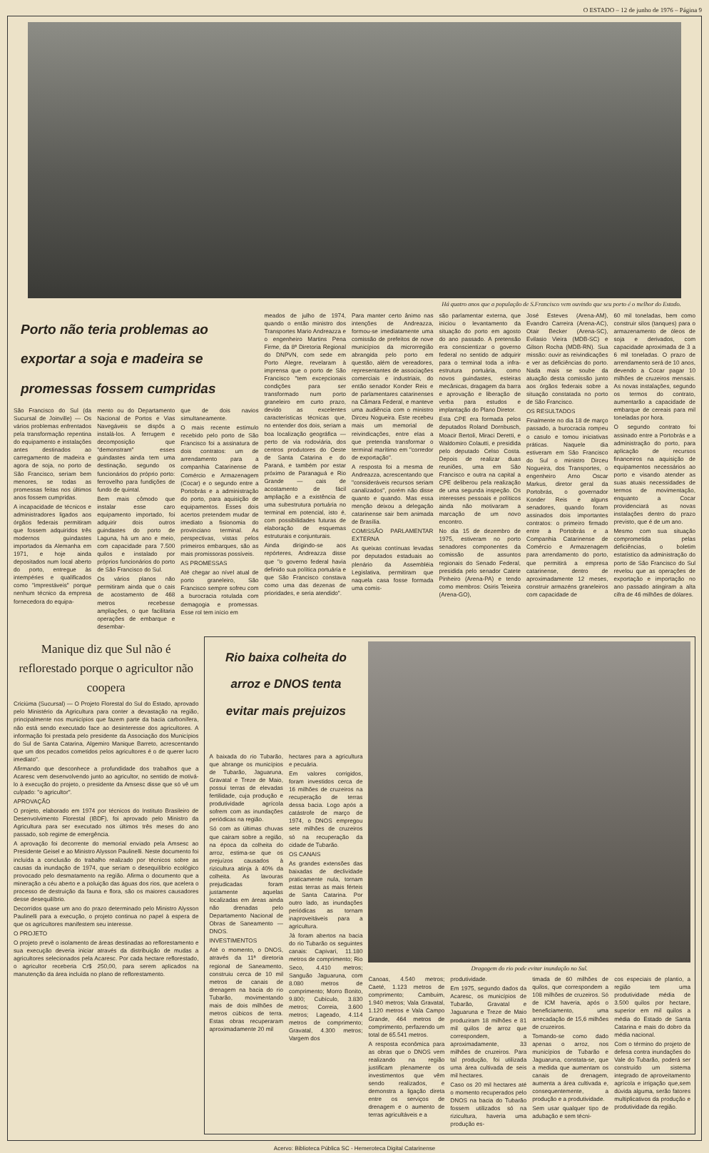O ESTADO – 12 de junho de 1976 – Página 9
Há quatro anos que a população de S.Francisco vem ouvindo que seu porto é o melhor do Estado.
Porto não teria problemas ao exportar a soja e madeira se promessas fossem cumpridas
São Francisco do Sul (da Sucursal de Joinville) — Os vários problemas enfrentados pela transformação repentina do equipamento e instalações antes destinados ao carregamento de madeira e agora de soja, no porto de São Francisco, seriam bem menores, se todas as promessas feitas nos últimos anos fossem cumpridas.
A incapacidade de técnicos e administradores ligados aos órgãos federais permitiram que fossem adquiridos três modernos guindastes importados da Alemanha em 1971, e hoje ainda depositados num local aberto do porto, entregue às intempéries e qualificados como "imprestáveis" porque nenhum técnico da empresa fornecedora do equipa-
mento ou do Departamento Nacional de Portos e Vias Navegáveis se dispôs a instalá-los. A ferrugem e decomposição que "demonstram" esses guindastes ainda tem uma destinação, segundo os funcionários do próprio porto: ferrovelho para fundições de fundo de quintal.
Bem mais cômodo que instalar esse caro equipamento importado, foi adquirir dois outros guindastes do porto de Laguna, há um ano e meio, com capacidade para 7.500 quilos e instalado por próprios funcionários do porto de São Francisco do Sul.
Os vários planos não permitiram ainda que o cais de acostamento de 468 metros recebesse ampliações, o que facilitaria operações de embarque e desembar-
que de dois navios simultaneamente.
O mais recente estímulo recebido pelo porto de São Francisco foi a assinatura de dois contratos: um de arrendamento para a companhia Catarinense de Comércio e Armazenagem (Cocar) e o segundo entre a Portobrás e a administração do porto, para aquisição de equipamentos. Esses dois acertos pretendem mudar de imediato a fisionomia do provinciano terminal. As perspectivas, vistas pelos primeiros embarques, são as mais promissoras possíveis.
AS PROMESSAS
Até chegar ao nível atual de porto graneleiro, São Francisco sempre sofreu com a burocracia rotulada com demagogia e promessas. Esse rol tem início em
meados de julho de 1974, quando o então ministro dos Transportes Mario Andreazza e o engenheiro Martins Pena Firme, da 8ª Diretoria Regional do DNPVN, com sede em Porto Alegre, revelaram à imprensa que o porto de São Francisco "tem excepcionais condições para ser transformado num porto graneleiro em curto prazo, devido as excelentes características técnicas que, no entender dos dois, seriam a boa localização geográfica — perto de via rodoviária, dos centros produtores do Oeste de Santa Catarina e do Paraná, e também por estar próximo de Paranaguá e Rio Grande — cais de acostamento de fácil ampliação e a existência de uma subestrutura portuária no terminal em potencial, isto é, com possibilidades futuras de elaboração de esquemas estruturais e conjunturais.
Ainda dirigindo-se aos repórteres, Andreazza disse que "o governo federal havia definido sua política portuária e que São Francisco constava como uma das dezenas de prioridades, e seria atendido".
Para manter certo ânimo nas intenções de Andreazza, formou-se imediatamente uma comissão de prefeitos de nove municípios da microrregião abrangida pelo porto em questão, além de vereadores, representantes de associações comerciais e industriais, do então senador Konder Reis e de parlamentares catarinenses na Câmara Federal, e manteve uma audiência com o ministro Dirceu Nogueira. Este recebeu mais um memorial de reivindicações, entre elas a que pretendia transformar o terminal marítimo em "corredor de exportação".
A resposta foi a mesma de Andreazza, acrescentando que "consideráveis recursos seriam canalizados", porém não disse quanto e quando. Mas essa menção deixou a delegação catarinense sair bem animada de Brasília.
COMISSÃO PARLAMENTAR EXTERNA
As queixas contínuas levadas por deputados estaduais ao plenário da Assembléia Legislativa, permitiram que naquela casa fosse formada uma comis-
são parlamentar externa, que iniciou o levantamento da situação do porto em agosto do ano passado. A pretensão era conscientizar o governo federal no sentido de adquirir para o terminal toda a infra-estrutura portuária, como novos guindastes, esteiras mecânicas, dragagem da barra e aprovação e liberação de verba para estudos e implantação do Plano Diretor.
Esta CPE era formada pelos deputados Roland Dornbusch, Moacir Bertoli, Miraci Deretti, e Waldomiro Colautti, e presidida pelo deputado Celso Costa. Depois de realizar duas reuniões, uma em São Francisco e outra na capital a CPE deliberou pela realização de uma segunda inspeção. Os interesses pessoais e políticos ainda não motivaram a marcação de um novo encontro.
No dia 15 de dezembro de 1975, estiveram no porto senadores componentes da comissão de assuntos regionais do Senado Federal, presidida pelo senador Catete Pinheiro (Arena-PA) e tendo como membros: Osiris Teixeira (Arena-GO),
José Esteves (Arena-AM), Evandro Carreira (Arena-AC), Otair Becker (Arena-SC), Evilasio Vieira (MDB-SC) e Gilson Rocha (MDB-RN). Sua missão: ouvir as reivindicações e ver as deficiências do porto. Nada mais se soube da atuação desta comissão junto aos órgãos federais sobre a situação constatada no porto de São Francisco.
OS RESULTADOS
Finalmente no dia 18 de março passado, a burocracia rompeu o casulo e tomou iniciativas práticas. Naquele dia estiveram em São Francisco do Sul o ministro Dirceu Nogueira, dos Transportes, o engenheiro Arno Oscar Markus, diretor geral da Portobrás, o governador Konder Reis e alguns senadores, quando foram assinados dois importantes contratos: o primeiro firmado entre a Portobrás e a Companhia Catarinense de Comércio e Armazenagem para arrendamento do porto, que permitirá a empresa catarinense, dentro de aproximadamente 12 meses, construir armazéns graneleiros com capacidade de
60 mil toneladas, bem como construir silos (tanques) para o armazenamento de óleos de soja e derivados, com capacidade aproximada de 3 a 6 mil toneladas. O prazo de arrendamento será de 10 anos, devendo a Cocar pagar 10 milhões de cruzeiros mensais. As novas instalações, segundo os termos do contrato, aumentarão a capacidade de embarque de cereais para mil toneladas por hora.
O segundo contrato foi assinado entre a Portobrás e a administração do porto, para aplicação de recursos financeiros na aquisição de equipamentos necessários ao porto e visando atender as suas atuais necessidades de termos de movimentação, enquanto a Cocar providenciará as novas instalações dentro do prazo previsto, que é de um ano.
Mesmo com sua situação comprometida pelas deficiências, o boletim estatístico da administração do porto de São Francisco do Sul revelou que as operações de exportação e importação no ano passado atingiram a alta cifra de 46 milhões de dólares.
Manique diz que Sul não é reflorestado porque o agricultor não coopera
Criciúma (Sucursal) — O Projeto Florestal do Sul do Estado, aprovado pelo Ministério da Agricultura para conter a devastação na região, principalmente nos municípios que fazem parte da bacia carbonífera, não está sendo executado face ao desinteresse dos agricultores. A informação foi prestada pelo presidente da Associação dos Municípios do Sul de Santa Catarina, Algemiro Manique Barreto, acrescentando que um dos pecados cometidos pelos agricultores é o de querer lucro imediato".
Afirmando que desconhece a profundidade dos trabalhos que a Acaresc vem desenvolvendo junto ao agricultor, no sentido de motivá-lo à execução do projeto, o presidente da Amsesc disse que só vê um culpado: "o agricultor".
APROVAÇÃO
O projeto, elaborado em 1974 por técnicos do Instituto Brasileiro de Desenvolvimento Florestal (IBDF), foi aprovado pelo Ministro da Agricultura para ser executado nos últimos três meses do ano passado, sob regime de emergência.
A aprovação foi decorrente do memorial enviado pela Amsesc ao Presidente Geisel e ao Ministro Alysson Paulinelli. Neste documento foi incluída a conclusão do trabalho realizado por técnicos sobre as causas da inundação de 1974, que seriam o desequilíbrio ecológico provocado pelo desmatamento na região. Afirma o documento que a mineração a céu aberto e a poluição das águas dos rios, que acelera o processo de destruição da fauna e flora, são os maiores causadores desse desequilíbrio.
Decorridos quase um ano do prazo determinado pelo Ministro Alysson Paulinelli para a execução, o projeto continua no papel à espera de que os agricultores manifestem seu interesse.
O PROJETO
O projeto prevê o isolamento de áreas destinadas ao reflorestamento e sua execução deveria iniciar através da distribuição de mudas a agricultores selecionados pela Acaresc. Por cada hectare reflorestado, o agricultor receberia Cr$ 250,00, para serem aplicados na manutenção da área incluída no plano de reflorestamento.
Rio baixa colheita do arroz e DNOS tenta evitar mais prejuizos
A baixada do rio Tubarão, que abrange os municípios de Tubarão, Jaguaruna, Gravatal e Treze de Maio, possui terras de elevadas fertilidade, cuja produção e produtividade agrícola sofrem com as inundações periódicas na região.
Só com as últimas chuvas que cairam sobre a região, na época da colheita do arroz, estima-se que os prejuízos causados à rizicultura atinja à 40% da colheita. As lavouras prejudicadas foram justamente aquelas localizadas em áreas ainda não drenadas pelo Departamento Nacional de Obras de Saneamento — DNOS.
INVESTIMENTOS
Até o momento, o DNOS, através da 11ª diretoria regional de Saneamento, construiu cerca de 10 mil metros de canais de drenagem na bacia do rio Tubarão, movimentando mais de dois milhões de metros cúbicos de terra. Estas obras recuperaram aproximadamente 20 mil
hectares para a agricultura e pecuária.
Em valores corrigidos, foram investidos cerca de 16 milhões de cruzeiros na recuperação de terras dessa bacia. Logo após a catástrofe de março de 1974, o DNOS empregou sete milhões de cruzeiros só na recuperação da cidade de Tubarão.
OS CANAIS
As grandes extensões das baixadas de declividade praticamente nula, tornam estas terras as mais férteis de Santa Catarina. Por outro lado, as inundações periódicas as tornam inaproveitáveis para a agricultura.
Já foram abertos na bacia do rio Tubarão os seguintes canais: Capivari, 11.180 metros de comprimento; Rio Seco, 4.410 metros; Sanguão Jaguaruna, com 8.080 metros de comprimento; Morro Bonito, 9.800; Cubículo, 3.830 metros; Correia, 3.600 metros; Lageado, 4.114 metros de comprimento; Gravatal, 4.300 metros; Vargem dos
Dragagem do rio pode evitar inundação no Sul.
Canoas, 4.540 metros; Caeté, 1.123 metros de comprimento; Cambuim, 1.940 metros; Vala Gravatal, 1.120 metros e Vala Campo Grande, 464 metros de comprimento, perfazendo um total de 65.541 metros.
A resposta econômica para as obras que o DNOS vem realizando na região justificam plenamente os investimentos que vêm sendo realizados, e demonstra a ligação direta entre os serviços de drenagem e o aumento de terras agricultáveis e a
produtividade.
Em 1975, segundo dados da Acaresc, os municípios de Tubarão, Gravatal e Jaguaruna e Treze de Maio produziram 18 milhões e 81 mil quilos de arroz que correspondem, a aproximadamente, 33 milhões de cruzeiros. Para tal produção, foi utilizada uma área cultivada de seis mil hectares.
Caso os 20 mil hectares até o momento recuperados pelo DNOS na bacia do Tubarão fossem utilizados só na rizicultura, haveria uma produção es-
timada de 60 milhões de quilos, que correspondem a 108 milhões de cruzeiros. Só de ICM haveria, após o beneficiamento, uma arrecadação de 15,6 milhões de cruzeiros.
Tomando-se como dado apenas o arroz, nos municípios de Tubarão e Jaguaruna, constata-se, que a medida que aumentam os canais de drenagem, aumenta a área cultivada e, consequentemente, a produção e a produtividade.
Sem usar qualquer tipo de adubação e sem técni-
cos especiais de plantio, a região tem uma produtividade média de 3.500 quilos por hectare, superior em mil quilos a média do Estado de Santa Catarina e mais do dobro da média nacional.
Com o término do projeto de defesa contra inundações do Vale do Tubarão, poderá ser construído um sistema integrado de aproveitamento agrícola e irrigação que,sem dúvida alguma, serão fatores multiplicativos da produção e produtividade da região.
Acervo: Biblioteca Pública SC - Hemeroteca Digital Catarinense